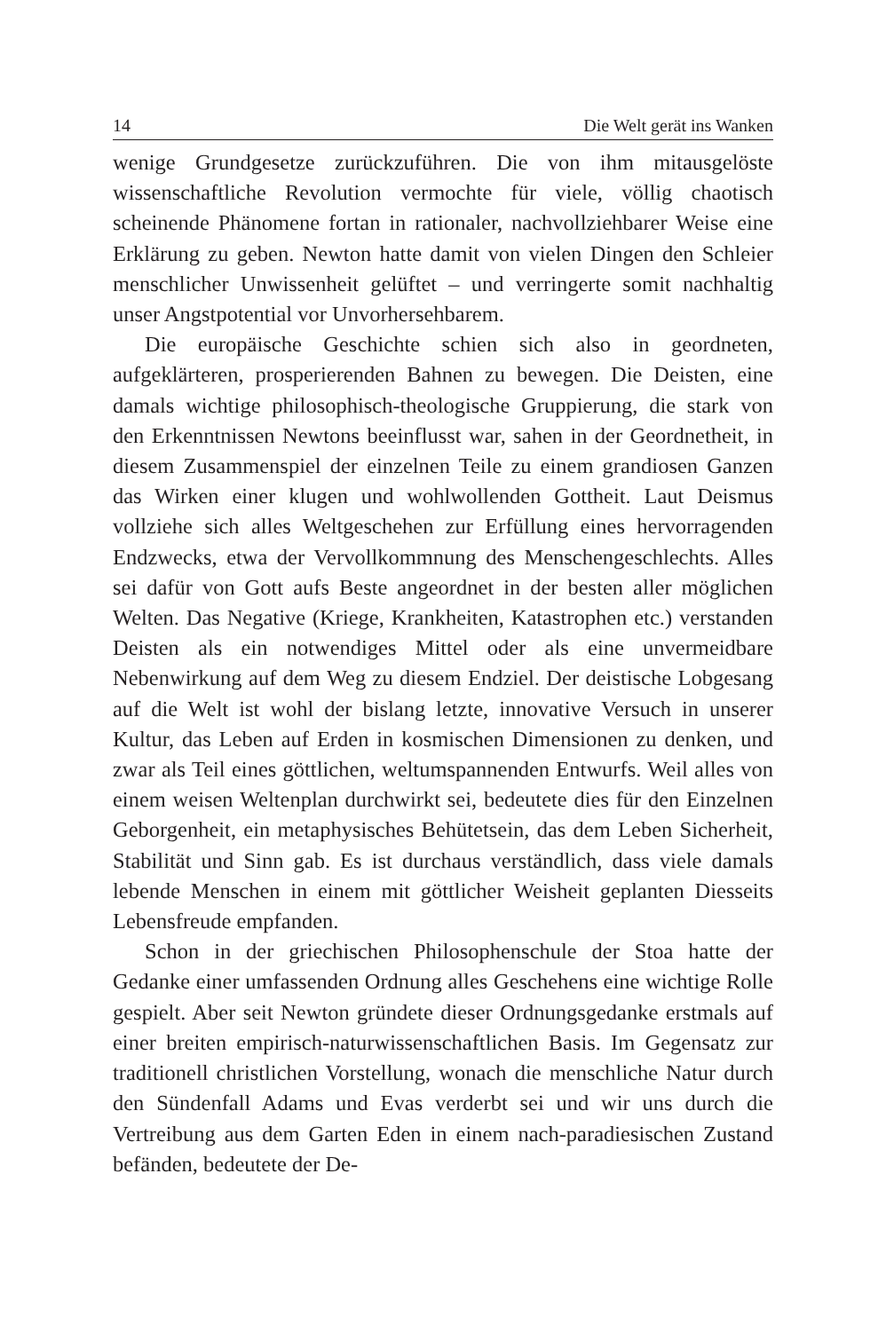14 Die Welt gerät ins Wanken
wenige Grundgesetze zurückzuführen. Die von ihm mitausgelöste wissenschaftliche Revolution vermochte für viele, völlig chaotisch scheinende Phänomene fortan in rationaler, nachvollziehbarer Weise eine Erklärung zu geben. Newton hatte damit von vielen Dingen den Schleier menschlicher Unwissenheit gelüftet – und verringerte somit nachhaltig unser Angstpotential vor Unvorhersehbarem.
Die europäische Geschichte schien sich also in geordneten, aufgeklärteren, prosperierenden Bahnen zu bewegen. Die Deisten, eine damals wichtige philosophisch-theologische Gruppierung, die stark von den Erkenntnissen Newtons beeinflusst war, sahen in der Geordnetheit, in diesem Zusammenspiel der einzelnen Teile zu einem grandiosen Ganzen das Wirken einer klugen und wohlwollenden Gottheit. Laut Deismus vollziehe sich alles Weltgeschehen zur Erfüllung eines hervorragenden Endzwecks, etwa der Vervollkommnung des Menschengeschlechts. Alles sei dafür von Gott aufs Beste angeordnet in der besten aller möglichen Welten. Das Negative (Kriege, Krankheiten, Katastrophen etc.) verstanden Deisten als ein notwendiges Mittel oder als eine unvermeidbare Nebenwirkung auf dem Weg zu diesem Endziel. Der deistische Lobgesang auf die Welt ist wohl der bislang letzte, innovative Versuch in unserer Kultur, das Leben auf Erden in kosmischen Dimensionen zu denken, und zwar als Teil eines göttlichen, weltumspannenden Entwurfs. Weil alles von einem weisen Weltenplan durchwirkt sei, bedeutete dies für den Einzelnen Geborgenheit, ein metaphysisches Behütetsein, das dem Leben Sicherheit, Stabilität und Sinn gab. Es ist durchaus verständlich, dass viele damals lebende Menschen in einem mit göttlicher Weisheit geplanten Diesseits Lebensfreude empfanden.
Schon in der griechischen Philosophenschule der Stoa hatte der Gedanke einer umfassenden Ordnung alles Geschehens eine wichtige Rolle gespielt. Aber seit Newton gründete dieser Ordnungsgedanke erstmals auf einer breiten empirisch-naturwissenschaftlichen Basis. Im Gegensatz zur traditionell christlichen Vorstellung, wonach die menschliche Natur durch den Sündenfall Adams und Evas verderbt sei und wir uns durch die Vertreibung aus dem Garten Eden in einem nach-paradiesischen Zustand befänden, bedeutete der De-